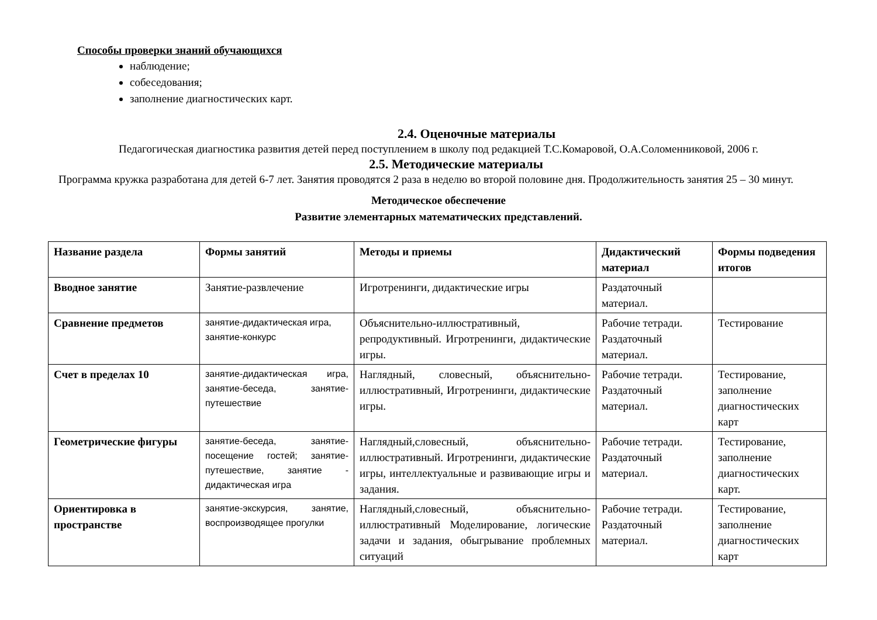Способы проверки знаний обучающихся
наблюдение;
собеседования;
заполнение диагностических карт.
2.4. Оценочные материалы
Педагогическая диагностика развития детей перед поступлением в школу под редакцией Т.С.Комаровой, О.А.Соломенниковой, 2006 г.
2.5. Методические материалы
Программа кружка разработана для детей 6-7 лет. Занятия проводятся 2 раза в неделю во второй половине дня. Продолжительность занятия 25 – 30 минут.
Методическое обеспечение
Развитие элементарных математических представлений.
| Название раздела | Формы занятий | Методы и приемы | Дидактический материал | Формы подведения итогов |
| --- | --- | --- | --- | --- |
| Вводное занятие | Занятие-развлечение | Игротренинги, дидактические игры | Раздаточный материал. | |
| Сравнение предметов | занятие-дидактическая игра, занятие-конкурс | Объяснительно-иллюстративный, репродуктивный. Игротренинги, дидактические игры. | Рабочие тетради. Раздаточный материал. | Тестирование |
| Счет в пределах 10 | занятие-дидактическая игра, занятие-беседа, занятие-путешествие | Наглядный, словесный, объяснительно-иллюстративный, Игротренинги, дидактические игры. | Рабочие тетради. Раздаточный материал. | Тестирование, заполнение диагностических карт |
| Геометрические фигуры | занятие-беседа, занятие-посещение гостей; занятие-путешествие, занятие - дидактическая игра | Наглядный,словесный, объяснительно-иллюстративный. Игротренинги, дидактические игры, интеллектуальные и развивающие игры и задания. | Рабочие тетради. Раздаточный материал. | Тестирование, заполнение диагностических карт. |
| Ориентировка в пространстве | занятие-экскурсия, занятие, воспроизводящее прогулки | Наглядный,словесный, объяснительно-иллюстративный Моделирование, логические задачи и задания, обыгрывание проблемных ситуаций | Рабочие тетради. Раздаточный материал. | Тестирование, заполнение диагностических карт |